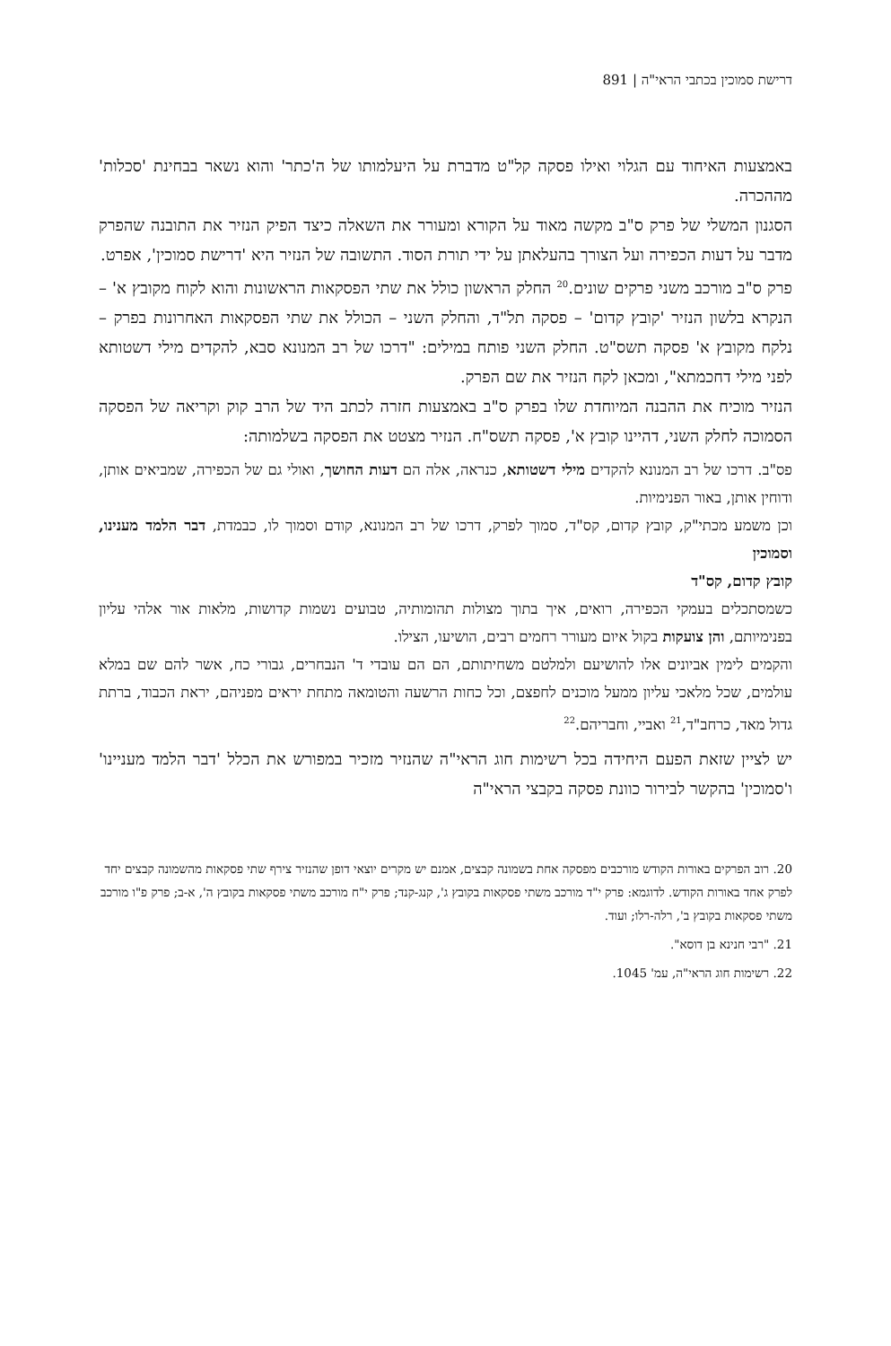דרישת סמוכין בכתבי הראי"ה | 891
באמצעות האיחוד עם הגלוי ואילו פסקה קל"ט מדברת על היעלמותו של ה'כתר' והוא נשאר בבחינת 'סכלות' מההכרה.
הסגנון המשלי של פרק ס"ב מקשה מאוד על הקורא ומעורר את השאלה כיצד הפיק הנזיר את התובנה שהפרק מדבר על דעות הכפירה ועל הצורך בהעלאתן על ידי תורת הסוד. התשובה של הנזיר היא 'דרישת סמוכין', אפרט.
פרק ס"ב מורכב משני פרקים שונים.<sup>20</sup> החלק הראשון כולל את שתי הפסקאות הראשונות והוא לקוח מקובץ א' – הנקרא בלשון הנזיר 'קובץ קדום' – פסקה תל"ד, והחלק השני – הכולל את שתי הפסקאות האחרונות בפרק – נלקח מקובץ א' פסקה תשס"ט. החלק השני פותח במילים: "דרכו של רב המנונא סבא, להקדים מילי דשטותא לפני מילי דחכמתא", ומכאן לקח הנזיר את שם הפרק.
הנזיר מוכיח את ההבנה המיוחדת שלו בפרק ס"ב באמצעות חזרה לכתב היד של הרב קוק וקריאה של הפסקה הסמוכה לחלק השני, דהיינו קובץ א', פסקה תשס"ח. הנזיר מצטט את הפסקה בשלמותה:
פס"ב. דרכו של רב המנונא להקדים מילי דשטותא, כנראה, אלה הם דעות החושך, ואולי גם של הכפירה, שמביאים אותן, ודוחין אותן, באור הפנימיות.
וכן משמע מכתי"ק, קובץ קדום, קס"ד, סמוך לפרק, דרכו של רב המנונא, קודם וסמוך לו, כבמדת, דבר הלמד מענינו, וסמוכין
קובץ קדום, קס"ד
כשמסתכלים בעמקי הכפירה, רואים, איך בתוך מצולות תהומותיה, טבועים נשמות קדושות, מלאות אור אלהי עליון בפנימיותם, והן צועקות בקול איום מעורר רחמים רבים, הושיעו, הצילו.
והקמים לימין אביונים אלו להושיעם ולמלטם משחיתותם, הם הם עובדי ד' הנבחרים, גבורי כח, אשר להם שם במלא עולמים, שכל מלאכי עליון ממעל מוכנים לחפצם, וכל כחות הרשעה והטומאה מתחת יראים מפניהם, יראת הכבוד, ברתת גדול מאד, כרחב"ד,<sup>21</sup> ואביי, וחבריהם.<sup>22</sup>
יש לציין שזאת הפעם היחידה בכל רשימות חוג הראי"ה שהנזיר מזכיר במפורש את הכלל 'דבר הלמד מעניינו' ו'סמוכין' בהקשר לבירור כוונת פסקה בקבצי הראי"ה
20. רוב הפרקים באורות הקודש מורכבים מפסקה אחת בשמונה קבצים, אמנם יש מקרים יוצאי דופן שהנזיר צירף שתי פסקאות מהשמונה קבצים יחד לפרק אחד באורות הקודש. לדוגמא: פרק י"ד מורכב משתי פסקאות בקובץ ג', קנג-קנד; פרק י"ח מורכב משתי פסקאות בקובץ ה', א-ב; פרק פ"ו מורכב משתי פסקאות בקובץ ב', רלה-רלו; ועוד.
21. "רבי חנינא בן דוסא".
22. רשימות חוג הראי"ה, עמ' 1045.